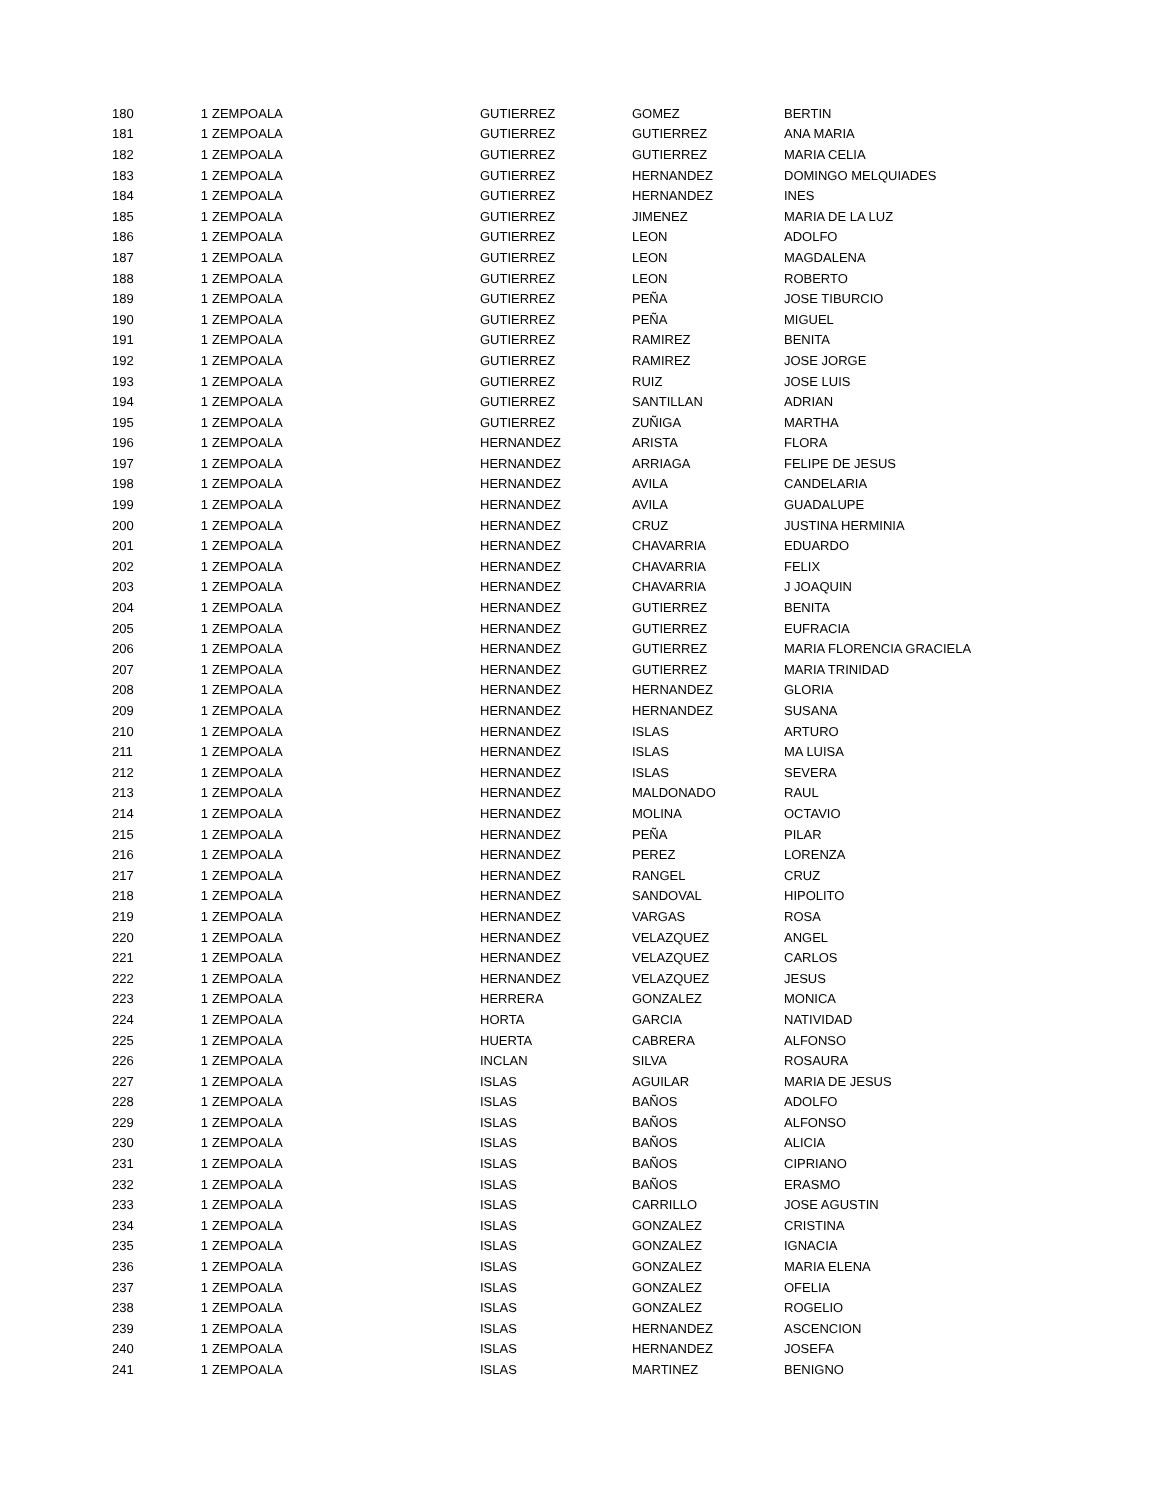| 180 | 1 | ZEMPOALA | GUTIERREZ | GOMEZ | BERTIN |
| 181 | 1 | ZEMPOALA | GUTIERREZ | GUTIERREZ | ANA MARIA |
| 182 | 1 | ZEMPOALA | GUTIERREZ | GUTIERREZ | MARIA CELIA |
| 183 | 1 | ZEMPOALA | GUTIERREZ | HERNANDEZ | DOMINGO MELQUIADES |
| 184 | 1 | ZEMPOALA | GUTIERREZ | HERNANDEZ | INES |
| 185 | 1 | ZEMPOALA | GUTIERREZ | JIMENEZ | MARIA DE LA LUZ |
| 186 | 1 | ZEMPOALA | GUTIERREZ | LEON | ADOLFO |
| 187 | 1 | ZEMPOALA | GUTIERREZ | LEON | MAGDALENA |
| 188 | 1 | ZEMPOALA | GUTIERREZ | LEON | ROBERTO |
| 189 | 1 | ZEMPOALA | GUTIERREZ | PEÑA | JOSE TIBURCIO |
| 190 | 1 | ZEMPOALA | GUTIERREZ | PEÑA | MIGUEL |
| 191 | 1 | ZEMPOALA | GUTIERREZ | RAMIREZ | BENITA |
| 192 | 1 | ZEMPOALA | GUTIERREZ | RAMIREZ | JOSE JORGE |
| 193 | 1 | ZEMPOALA | GUTIERREZ | RUIZ | JOSE LUIS |
| 194 | 1 | ZEMPOALA | GUTIERREZ | SANTILLAN | ADRIAN |
| 195 | 1 | ZEMPOALA | GUTIERREZ | ZUÑIGA | MARTHA |
| 196 | 1 | ZEMPOALA | HERNANDEZ | ARISTA | FLORA |
| 197 | 1 | ZEMPOALA | HERNANDEZ | ARRIAGA | FELIPE DE JESUS |
| 198 | 1 | ZEMPOALA | HERNANDEZ | AVILA | CANDELARIA |
| 199 | 1 | ZEMPOALA | HERNANDEZ | AVILA | GUADALUPE |
| 200 | 1 | ZEMPOALA | HERNANDEZ | CRUZ | JUSTINA HERMINIA |
| 201 | 1 | ZEMPOALA | HERNANDEZ | CHAVARRIA | EDUARDO |
| 202 | 1 | ZEMPOALA | HERNANDEZ | CHAVARRIA | FELIX |
| 203 | 1 | ZEMPOALA | HERNANDEZ | CHAVARRIA | J JOAQUIN |
| 204 | 1 | ZEMPOALA | HERNANDEZ | GUTIERREZ | BENITA |
| 205 | 1 | ZEMPOALA | HERNANDEZ | GUTIERREZ | EUFRACIA |
| 206 | 1 | ZEMPOALA | HERNANDEZ | GUTIERREZ | MARIA FLORENCIA GRACIELA |
| 207 | 1 | ZEMPOALA | HERNANDEZ | GUTIERREZ | MARIA TRINIDAD |
| 208 | 1 | ZEMPOALA | HERNANDEZ | HERNANDEZ | GLORIA |
| 209 | 1 | ZEMPOALA | HERNANDEZ | HERNANDEZ | SUSANA |
| 210 | 1 | ZEMPOALA | HERNANDEZ | ISLAS | ARTURO |
| 211 | 1 | ZEMPOALA | HERNANDEZ | ISLAS | MA LUISA |
| 212 | 1 | ZEMPOALA | HERNANDEZ | ISLAS | SEVERA |
| 213 | 1 | ZEMPOALA | HERNANDEZ | MALDONADO | RAUL |
| 214 | 1 | ZEMPOALA | HERNANDEZ | MOLINA | OCTAVIO |
| 215 | 1 | ZEMPOALA | HERNANDEZ | PEÑA | PILAR |
| 216 | 1 | ZEMPOALA | HERNANDEZ | PEREZ | LORENZA |
| 217 | 1 | ZEMPOALA | HERNANDEZ | RANGEL | CRUZ |
| 218 | 1 | ZEMPOALA | HERNANDEZ | SANDOVAL | HIPOLITO |
| 219 | 1 | ZEMPOALA | HERNANDEZ | VARGAS | ROSA |
| 220 | 1 | ZEMPOALA | HERNANDEZ | VELAZQUEZ | ANGEL |
| 221 | 1 | ZEMPOALA | HERNANDEZ | VELAZQUEZ | CARLOS |
| 222 | 1 | ZEMPOALA | HERNANDEZ | VELAZQUEZ | JESUS |
| 223 | 1 | ZEMPOALA | HERRERA | GONZALEZ | MONICA |
| 224 | 1 | ZEMPOALA | HORTA | GARCIA | NATIVIDAD |
| 225 | 1 | ZEMPOALA | HUERTA | CABRERA | ALFONSO |
| 226 | 1 | ZEMPOALA | INCLAN | SILVA | ROSAURA |
| 227 | 1 | ZEMPOALA | ISLAS | AGUILAR | MARIA DE JESUS |
| 228 | 1 | ZEMPOALA | ISLAS | BAÑOS | ADOLFO |
| 229 | 1 | ZEMPOALA | ISLAS | BAÑOS | ALFONSO |
| 230 | 1 | ZEMPOALA | ISLAS | BAÑOS | ALICIA |
| 231 | 1 | ZEMPOALA | ISLAS | BAÑOS | CIPRIANO |
| 232 | 1 | ZEMPOALA | ISLAS | BAÑOS | ERASMO |
| 233 | 1 | ZEMPOALA | ISLAS | CARRILLO | JOSE AGUSTIN |
| 234 | 1 | ZEMPOALA | ISLAS | GONZALEZ | CRISTINA |
| 235 | 1 | ZEMPOALA | ISLAS | GONZALEZ | IGNACIA |
| 236 | 1 | ZEMPOALA | ISLAS | GONZALEZ | MARIA ELENA |
| 237 | 1 | ZEMPOALA | ISLAS | GONZALEZ | OFELIA |
| 238 | 1 | ZEMPOALA | ISLAS | GONZALEZ | ROGELIO |
| 239 | 1 | ZEMPOALA | ISLAS | HERNANDEZ | ASCENCION |
| 240 | 1 | ZEMPOALA | ISLAS | HERNANDEZ | JOSEFA |
| 241 | 1 | ZEMPOALA | ISLAS | MARTINEZ | BENIGNO |